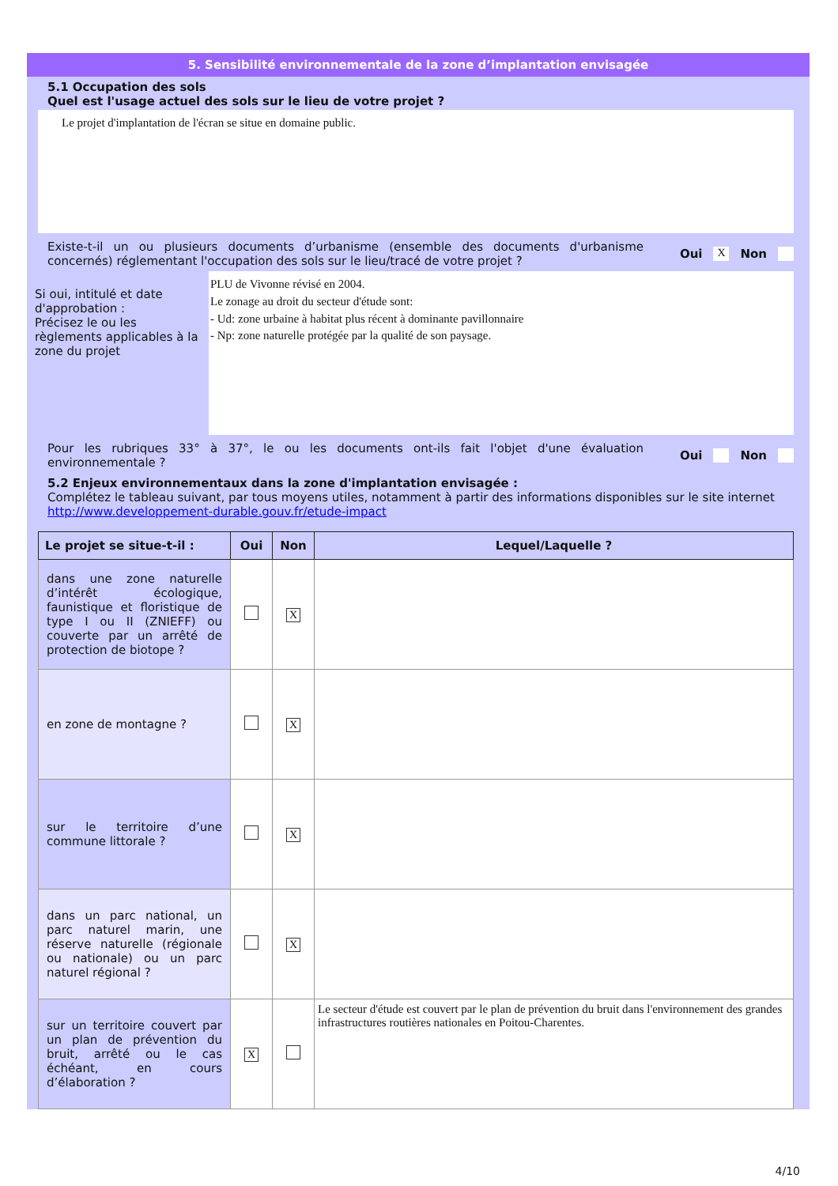5. Sensibilité environnementale de la zone d’implantation envisagée
5.1 Occupation des sols
Quel est l'usage actuel des sols sur le lieu de votre projet ?
Le projet d'implantation de l'écran se situe en domaine public.
Existe-t-il un ou plusieurs documents d’urbanisme (ensemble des documents d'urbanisme concernés) réglementant l'occupation des sols sur le lieu/tracé de votre projet ?
Oui X Non
Si oui, intitulé et date d'approbation :
Précisez le ou les règlements applicables à la zone du projet
PLU de Vivonne révisé en 2004.
Le zonage au droit du secteur d'étude sont:
- Ud: zone urbaine à habitat plus récent à dominante pavillonnaire
- Np: zone naturelle protégée par la qualité de son paysage.
Pour les rubriques 33° à 37°, le ou les documents ont-ils fait l'objet d'une évaluation environnementale ?
Oui Non
5.2 Enjeux environnementaux dans la zone d'implantation envisagée :
Complétez le tableau suivant, par tous moyens utiles, notamment à partir des informations disponibles sur le site internet http://www.developpement-durable.gouv.fr/etude-impact
| Le projet se situe-t-il : | Oui | Non | Lequel/Laquelle ? |
| --- | --- | --- | --- |
| dans une zone naturelle d’intérêt écologique, faunistique et floristique de type I ou II (ZNIEFF) ou couverte par un arrêté de protection de biotope ? | | X | |
| en zone de montagne ? | | X | |
| sur le territoire d’une commune littorale ? | | X | |
| dans un parc national, un parc naturel marin, une réserve naturelle (régionale ou nationale) ou un parc naturel régional ? | | X | |
| sur un territoire couvert par un plan de prévention du bruit, arrêté ou le cas échéant, en cours d’élaboration ? | X | | Le secteur d'étude est couvert par le plan de prévention du bruit dans l'environnement des grandes infrastructures routières nationales en Poitou-Charentes. |
4/10